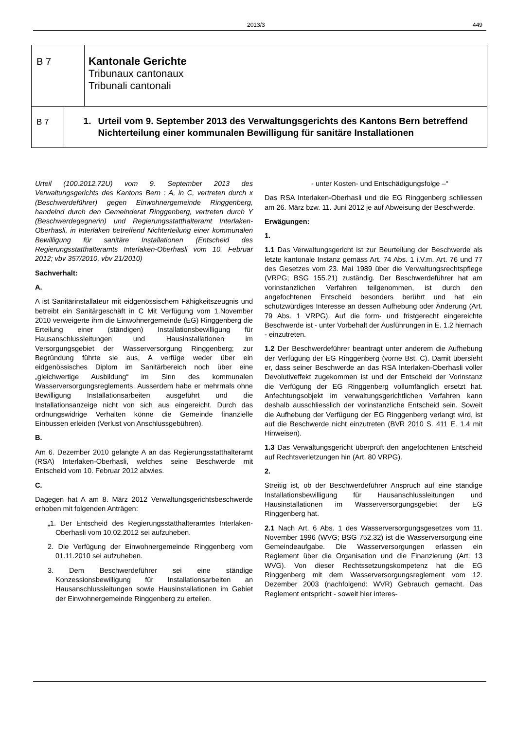2013/3 449
B 7
Kantonale Gerichte
Tribunaux cantonaux
Tribunali cantonali
B 7
1. Urteil vom 9. September 2013 des Verwaltungsgerichts des Kantons Bern betreffend Nichterteilung einer kommunalen Bewilligung für sanitäre Installationen
Urteil (100.2012.72U) vom 9. September 2013 des Verwaltungsgerichts des Kantons Bern : A, in C, vertreten durch x (Beschwerdeführer) gegen Einwohnergemeinde Ringgenberg, handelnd durch den Gemeinderat Ringgenberg, vertreten durch Y (Beschwerdegegnerin) und Regierungsstatthalteramt Interlaken-Oberhasli, in Interlaken betreffend Nichterteilung einer kommunalen Bewilligung für sanitäre Installationen (Entscheid des Regierungsstatthalteramts Interlaken-Oberhasli vom 10. Februar 2012; vbv 357/2010, vbv 21/2010)
Sachverhalt:
A.
A ist Sanitärinstallateur mit eidgenössischem Fähigkeitszeugnis und betreibt ein Sanitärgeschäft in C Mit Verfügung vom 1.November 2010 verweigerte ihm die Einwohnergemeinde (EG) Ringgenberg die Erteilung einer (ständigen) Installationsbewilligung für Hausanschlussleitungen und Hausinstallationen im Versorgungsgebiet der Wasserversorgung Ringgenberg; zur Begründung führte sie aus, A verfüge weder über ein eidgenössisches Diplom im Sanitärbereich noch über eine „gleichwertige Ausbildung“ im Sinn des kommunalen Wasserversorgungsreglements. Ausserdem habe er mehrmals ohne Bewilligung Installationsarbeiten ausgeführt und die Installationsanzeige nicht von sich aus eingereicht. Durch das ordnungswidrige Verhalten könne die Gemeinde finanzielle Einbussen erleiden (Verlust von Anschlussgebühren).
B.
Am 6. Dezember 2010 gelangte A an das Regierungsstatthalteramt (RSA) Interlaken-Oberhasli, welches seine Beschwerde mit Entscheid vom 10. Februar 2012 abwies.
C.
Dagegen hat A am 8. März 2012 Verwaltungsgerichtsbeschwerde erhoben mit folgenden Anträgen:
„1. Der Entscheid des Regierungsstatthalteramtes Interlaken-Oberhasli vom 10.02.2012 sei aufzuheben.
2. Die Verfügung der Einwohnergemeinde Ringgenberg vom 01.11.2010 sei aufzuheben.
3. Dem Beschwerdeführer sei eine ständige Konzessionsbewilligung für Installationsarbeiten an Hausanschlussleitungen sowie Hausinstallationen im Gebiet der Einwohnergemeinde Ringgenberg zu erteilen.
- unter Kosten- und Entschädigungsfolge –“
Das RSA Interlaken-Oberhasli und die EG Ringgenberg schliessen am 26. März bzw. 11. Juni 2012 je auf Abweisung der Beschwerde.
Erwägungen:
1.
1.1 Das Verwaltungsgericht ist zur Beurteilung der Beschwerde als letzte kantonale Instanz gemäss Art. 74 Abs. 1 i.V.m. Art. 76 und 77 des Gesetzes vom 23. Mai 1989 über die Verwaltungsrechtspflege (VRPG; BSG 155.21) zuständig. Der Beschwerdeführer hat am vorinstanzlichen Verfahren teilgenommen, ist durch den angefochtenen Entscheid besonders berührt und hat ein schutzwürdiges Interesse an dessen Aufhebung oder Änderung (Art. 79 Abs. 1 VRPG). Auf die form- und fristgerecht eingereichte Beschwerde ist - unter Vorbehalt der Ausführungen in E. 1.2 hiernach - einzutreten.
1.2 Der Beschwerdeführer beantragt unter anderem die Aufhebung der Verfügung der EG Ringgenberg (vorne Bst. C). Damit übersieht er, dass seiner Beschwerde an das RSA Interlaken-Oberhasli voller Devolutiveffekt zugekommen ist und der Entscheid der Vorinstanz die Verfügung der EG Ringgenberg vollumfänglich ersetzt hat. Anfechtungsobjekt im verwaltungsgerichtlichen Verfahren kann deshalb ausschliesslich der vorinstanzliche Entscheid sein. Soweit die Aufhebung der Verfügung der EG Ringgenberg verlangt wird, ist auf die Beschwerde nicht einzutreten (BVR 2010 S. 411 E. 1.4 mit Hinweisen).
1.3 Das Verwaltungsgericht überprüft den angefochtenen Entscheid auf Rechtsverletzungen hin (Art. 80 VRPG).
2.
Streitig ist, ob der Beschwerdeführer Anspruch auf eine ständige Installationsbewilligung für Hausanschlussleitungen und Hausinstallationen im Wasserversorgungsgebiet der EG Ringgenberg hat.
2.1 Nach Art. 6 Abs. 1 des Wasserversorgungsgesetzes vom 11. November 1996 (WVG; BSG 752.32) ist die Wasserversorgung eine Gemeindeaufgabe. Die Wasserversorgungen erlassen ein Reglement über die Organisation und die Finanzierung (Art. 13 WVG). Von dieser Rechtssetzungskompetenz hat die EG Ringgenberg mit dem Wasserversorgungsreglement vom 12. Dezember 2003 (nachfolgend: WVR) Gebrauch gemacht. Das Reglement entspricht - soweit hier interes-